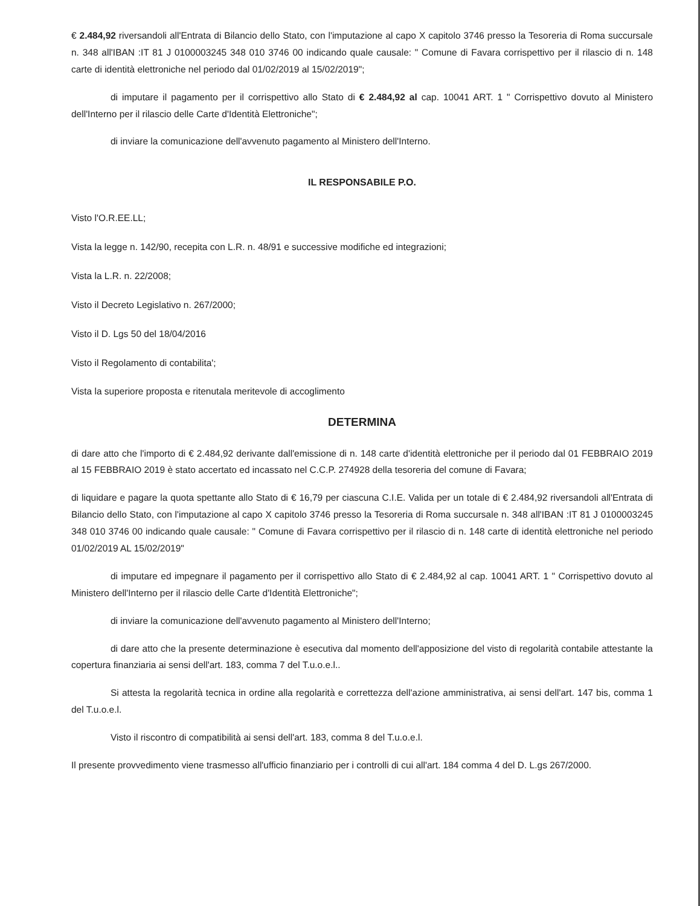€ 2.484,92 riversandoli all'Entrata di Bilancio dello Stato, con l'imputazione al capo X capitolo 3746 presso la Tesoreria di Roma succursale n. 348 all'IBAN :IT 81 J 0100003245 348 010 3746 00 indicando quale causale: " Comune di Favara corrispettivo per il rilascio di n. 148 carte di identità elettroniche nel periodo dal 01/02/2019 al 15/02/2019";
di imputare il pagamento per il corrispettivo allo Stato di € 2.484,92 al cap. 10041 ART. 1 " Corrispettivo dovuto al Ministero dell'Interno per il rilascio delle Carte d'Identità Elettroniche";
di inviare la comunicazione dell'avvenuto pagamento al Ministero dell'Interno.
IL RESPONSABILE P.O.
Visto l'O.R.EE.LL;
Vista la legge n. 142/90, recepita con L.R. n. 48/91 e successive modifiche ed integrazioni;
Vista la L.R. n. 22/2008;
Visto il Decreto Legislativo n. 267/2000;
Visto il D. Lgs 50 del 18/04/2016
Visto il Regolamento di contabilita';
Vista la superiore proposta e ritenutala meritevole di accoglimento
DETERMINA
di dare atto che l'importo di € 2.484,92 derivante dall'emissione di n. 148 carte d'identità elettroniche per il periodo dal 01 FEBBRAIO 2019 al 15 FEBBRAIO 2019 è stato accertato ed incassato nel C.C.P. 274928 della tesoreria del comune di Favara;
di liquidare e pagare la quota spettante allo Stato di € 16,79 per ciascuna C.I.E. Valida per un totale di € 2.484,92 riversandoli all'Entrata di Bilancio dello Stato, con l'imputazione al capo X capitolo 3746 presso la Tesoreria di Roma succursale n. 348 all'IBAN :IT 81 J 0100003245 348 010 3746 00 indicando quale causale: " Comune di Favara corrispettivo per il rilascio di n. 148 carte di identità elettroniche nel periodo 01/02/2019 AL 15/02/2019"
di imputare ed impegnare il pagamento per il corrispettivo allo Stato di € 2.484,92 al cap. 10041 ART. 1 " Corrispettivo dovuto al Ministero dell'Interno per il rilascio delle Carte d'Identità Elettroniche";
di inviare la comunicazione dell'avvenuto pagamento al Ministero dell'Interno;
di dare atto che la presente determinazione è esecutiva dal momento dell'apposizione del visto di regolarità contabile attestante la copertura finanziaria ai sensi dell'art. 183, comma 7 del T.u.o.e.l..
Si attesta la regolarità tecnica in ordine alla regolarità e correttezza dell'azione amministrativa, ai sensi dell'art. 147 bis, comma 1 del T.u.o.e.l.
Visto il riscontro di compatibilità ai sensi dell'art. 183, comma 8 del T.u.o.e.l.
Il presente provvedimento viene trasmesso all'ufficio finanziario per i controlli di cui all'art. 184 comma 4 del D. L.gs 267/2000.